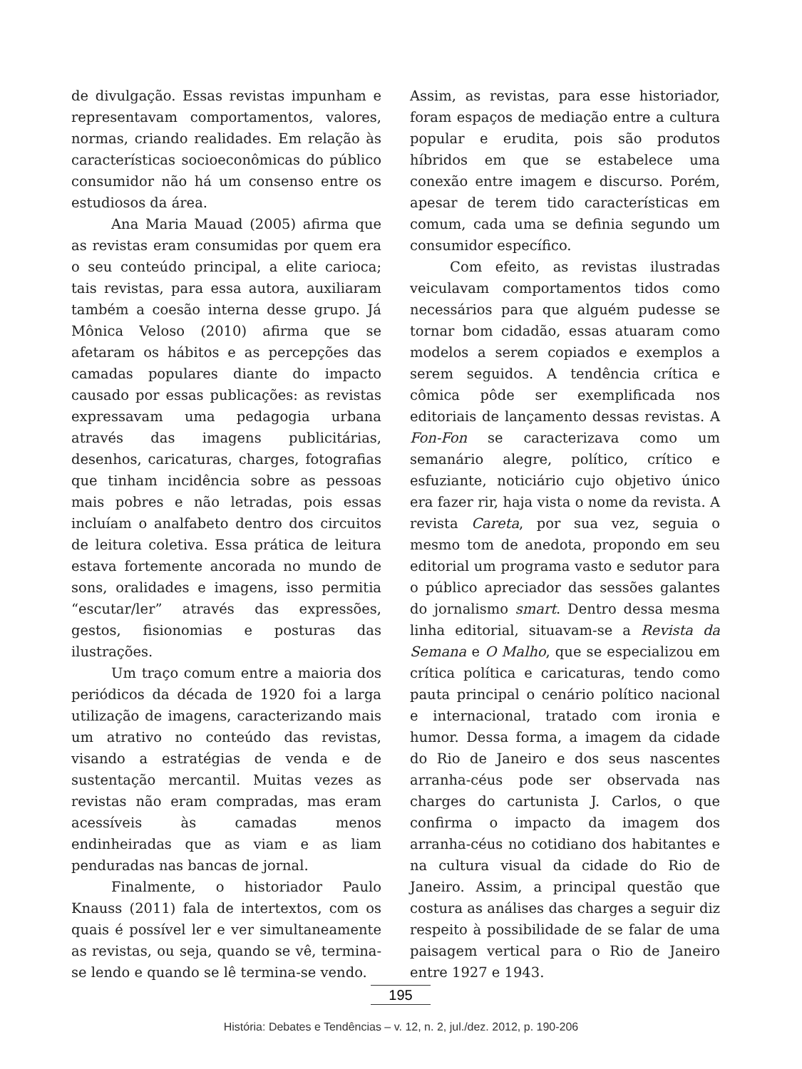de divulgação. Essas revistas impunham e representavam comportamentos, valores, normas, criando realidades. Em relação às características socioeconômicas do público consumidor não há um consenso entre os estudiosos da área.
Ana Maria Mauad (2005) afirma que as revistas eram consumidas por quem era o seu conteúdo principal, a elite carioca; tais revistas, para essa autora, auxiliaram também a coesão interna desse grupo. Já Mônica Veloso (2010) afirma que se afetaram os hábitos e as percepções das camadas populares diante do impacto causado por essas publicações: as revistas expressavam uma pedagogia urbana através das imagens publicitárias, desenhos, caricaturas, charges, fotografias que tinham incidência sobre as pessoas mais pobres e não letradas, pois essas incluíam o analfabeto dentro dos circuitos de leitura coletiva. Essa prática de leitura estava fortemente ancorada no mundo de sons, oralidades e imagens, isso permitia “escutar/ler” através das expressões, gestos, fisionomias e posturas das ilustrações.
Um traço comum entre a maioria dos periódicos da década de 1920 foi a larga utilização de imagens, caracterizando mais um atrativo no conteúdo das revistas, visando a estratégias de venda e de sustentação mercantil. Muitas vezes as revistas não eram compradas, mas eram acessíveis às camadas menos endinheiradas que as viam e as liam penduradas nas bancas de jornal.
Finalmente, o historiador Paulo Knauss (2011) fala de intertextos, com os quais é possível ler e ver simultaneamente as revistas, ou seja, quando se vê, termina-se lendo e quando se lê termina-se vendo.
Assim, as revistas, para esse historiador, foram espaços de mediação entre a cultura popular e erudita, pois são produtos híbridos em que se estabelece uma conexão entre imagem e discurso. Porém, apesar de terem tido características em comum, cada uma se definia segundo um consumidor específico.
Com efeito, as revistas ilustradas veiculavam comportamentos tidos como necessários para que alguém pudesse se tornar bom cidadão, essas atuaram como modelos a serem copiados e exemplos a serem seguidos. A tendência crítica e cômica pôde ser exemplificada nos editoriais de lançamento dessas revistas. A Fon-Fon se caracterizava como um semanário alegre, político, crítico e esfuziante, noticiário cujo objetivo único era fazer rir, haja vista o nome da revista. A revista Careta, por sua vez, seguia o mesmo tom de anedota, propondo em seu editorial um programa vasto e sedutor para o público apreciador das sessões galantes do jornalismo smart. Dentro dessa mesma linha editorial, situavam-se a Revista da Semana e O Malho, que se especializou em crítica política e caricaturas, tendo como pauta principal o cenário político nacional e internacional, tratado com ironia e humor. Dessa forma, a imagem da cidade do Rio de Janeiro e dos seus nascentes arranha-céus pode ser observada nas charges do cartunista J. Carlos, o que confirma o impacto da imagem dos arranha-céus no cotidiano dos habitantes e na cultura visual da cidade do Rio de Janeiro. Assim, a principal questão que costura as análises das charges a seguir diz respeito à possibilidade de se falar de uma paisagem vertical para o Rio de Janeiro entre 1927 e 1943.
195
História: Debates e Tendências – v. 12, n. 2, jul./dez. 2012, p. 190-206